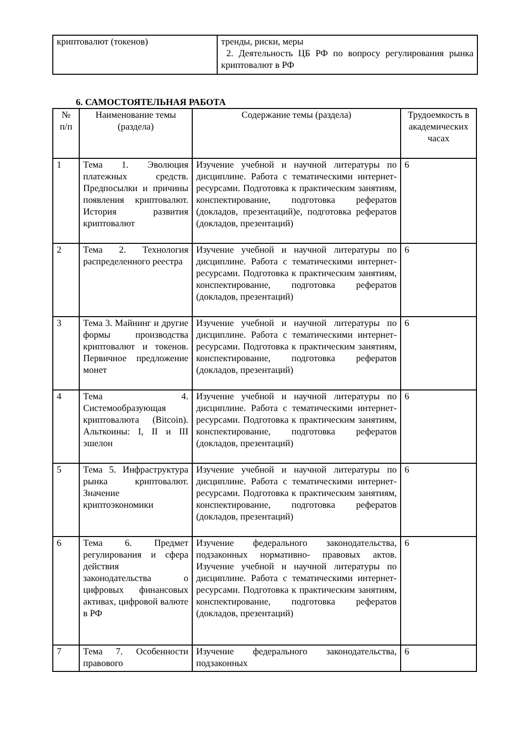| криптовалют (токенов) | тренды, риски, меры 2. Деятельность ЦБ РФ по вопросу регулирования рынка криптовалют в РФ |
6. САМОСТОЯТЕЛЬНАЯ РАБОТА
| № п/п | Наименование темы (раздела) | Содержание темы (раздела) | Трудоемкость в академических часах |
| --- | --- | --- | --- |
| 1 | Тема 1. Эволюция платежных средств. Предпосылки и причины появления криптовалют. История развития криптовалют | Изучение учебной и научной литературы по дисциплине. Работа с тематическими интернет- ресурсами. Подготовка к практическим занятиям, конспектирование, подготовка рефератов (докладов, презентаций)е, подготовка рефератов (докладов, презентаций) | 6 |
| 2 | Тема 2. Технология распределенного реестра | Изучение учебной и научной литературы по дисциплине. Работа с тематическими интернет- ресурсами. Подготовка к практическим занятиям, конспектирование, подготовка рефератов (докладов, презентаций) | 6 |
| 3 | Тема 3. Майнинг и другие формы производства криптовалют и токенов. Первичное предложение монет | Изучение учебной и научной литературы по дисциплине. Работа с тематическими интернет- ресурсами. Подготовка к практическим занятиям, конспектирование, подготовка рефератов (докладов, презентаций) | 6 |
| 4 | Тема 4. Системообразующая криптовалюта (Bitcoin). Альткоины: I, II и III эшелон | Изучение учебной и научной литературы по дисциплине. Работа с тематическими интернет- ресурсами. Подготовка к практическим занятиям, конспектирование, подготовка рефератов (докладов, презентаций) | 6 |
| 5 | Тема 5. Инфраструктура рынка криптовалют. Значение криптоэкономики | Изучение учебной и научной литературы по дисциплине. Работа с тематическими интернет- ресурсами. Подготовка к практическим занятиям, конспектирование, подготовка рефератов (докладов, презентаций) | 6 |
| 6 | Тема 6. Предмет регулирования и сфера действия законодательства о цифровых финансовых активах, цифровой валюте в РФ | Изучение федерального законодательства, подзаконных нормативно- правовых актов. Изучение учебной и научной литературы по дисциплине. Работа с тематическими интернет- ресурсами. Подготовка к практическим занятиям, конспектирование, подготовка рефератов (докладов, презентаций) | 6 |
| 7 | Тема 7. Особенности правового | Изучение федерального законодательства, подзаконных | 6 |